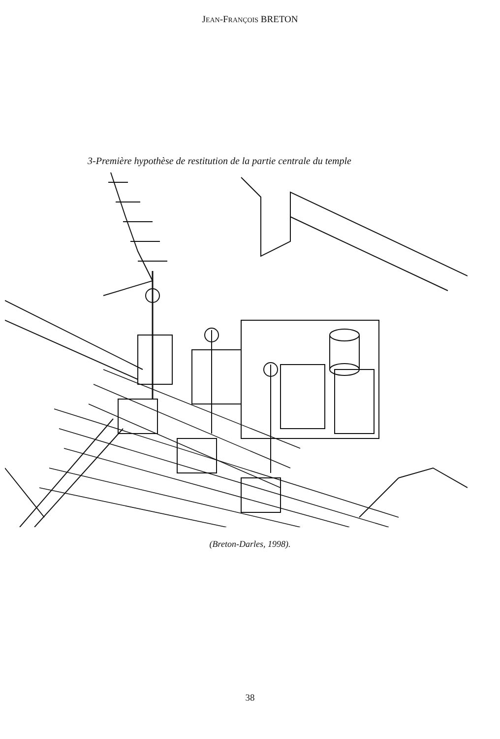JEAN-FRANÇOIS BRETON
3-Première hypothèse de restitution de la partie centrale du temple
(Breton-Darles, 1998).
38